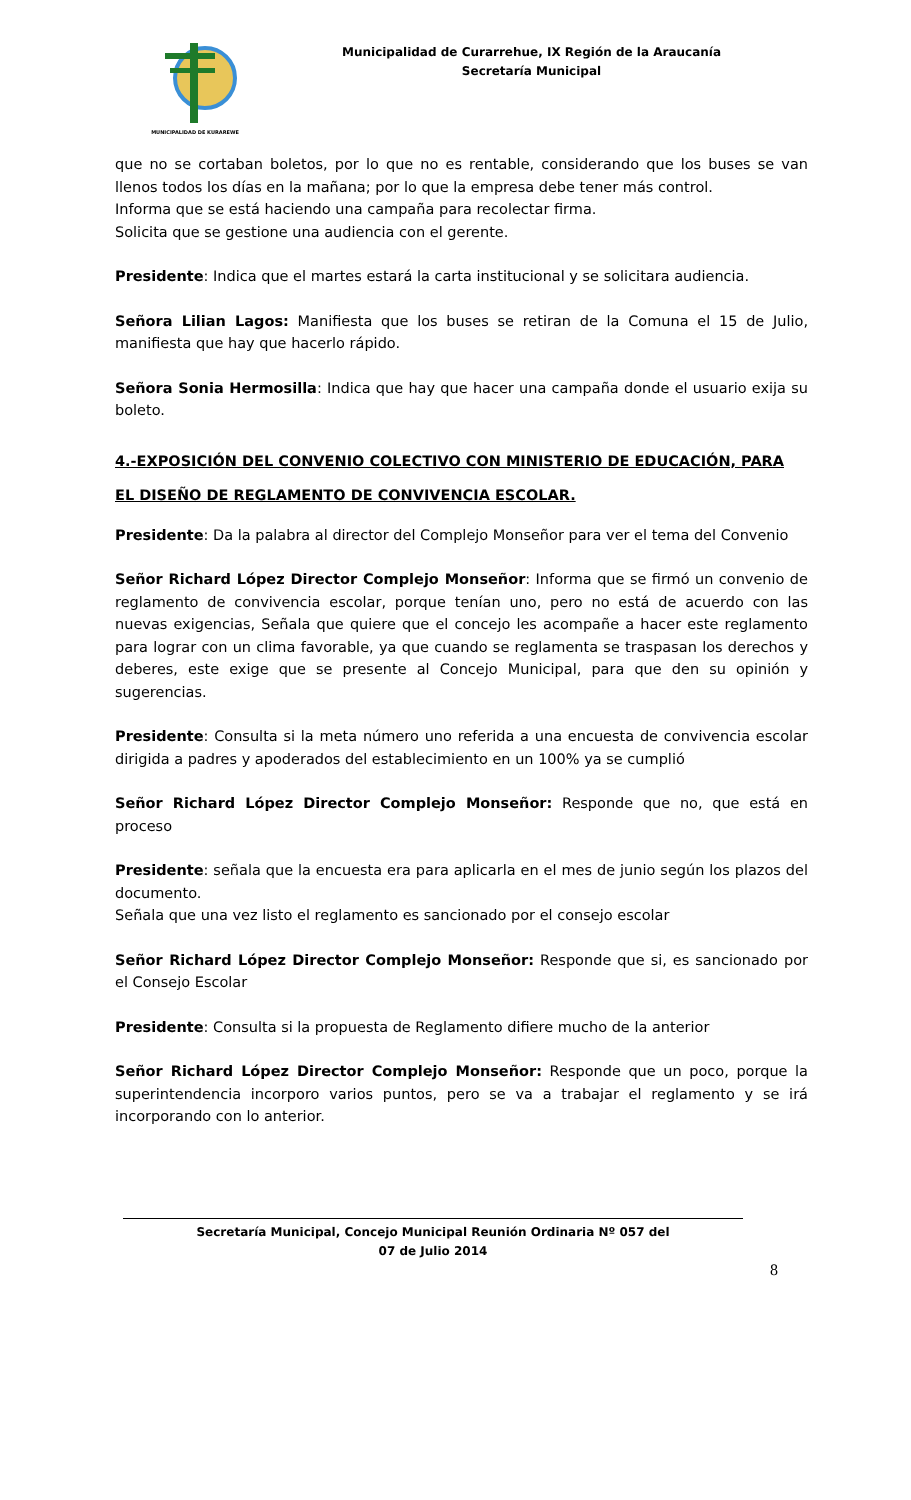MUNICIPALIDAD DE KURAREWE
Municipalidad de Curarrehue, IX Región de la Araucanía
Secretaría Municipal
que no se cortaban boletos, por lo que no es rentable, considerando que los buses se van llenos todos los días en la mañana; por lo que la empresa debe tener más control.
Informa que se está haciendo una campaña para recolectar firma.
Solicita que se gestione una audiencia con el gerente.
Presidente: Indica que el martes estará la carta institucional y se solicitara audiencia.
Señora Lilian Lagos: Manifiesta que los buses se retiran de la Comuna el 15 de Julio, manifiesta que hay que hacerlo rápido.
Señora Sonia Hermosilla: Indica que hay que hacer una campaña donde el usuario exija su boleto.
4.-EXPOSICIÓN DEL CONVENIO COLECTIVO CON MINISTERIO DE EDUCACIÓN, PARA EL DISEÑO DE REGLAMENTO DE CONVIVENCIA ESCOLAR.
Presidente: Da la palabra al director del Complejo Monseñor para ver el tema del Convenio
Señor Richard López Director Complejo Monseñor: Informa que se firmó un convenio de reglamento de convivencia escolar, porque tenían uno, pero no está de acuerdo con las nuevas exigencias, Señala que quiere que el concejo les acompañe a hacer este reglamento para lograr con un clima favorable, ya que cuando se reglamenta se traspasan los derechos y deberes, este exige que se presente al Concejo Municipal, para que den su opinión y sugerencias.
Presidente: Consulta si la meta número uno referida a una encuesta de convivencia escolar dirigida a padres y apoderados del establecimiento en un 100% ya se cumplió
Señor Richard López Director Complejo Monseñor: Responde que no, que está en proceso
Presidente: señala que la encuesta era para aplicarla en el mes de junio según los plazos del documento.
Señala que una vez listo el reglamento es sancionado por el consejo escolar
Señor Richard López Director Complejo Monseñor: Responde que si, es sancionado por el Consejo Escolar
Presidente: Consulta si la propuesta de Reglamento difiere mucho de la anterior
Señor Richard López Director Complejo Monseñor: Responde que un poco, porque la superintendencia incorporo varios puntos, pero se va a trabajar el reglamento y se irá incorporando con lo anterior.
Secretaría Municipal, Concejo Municipal Reunión Ordinaria Nº 057 del
07 de Julio 2014
8